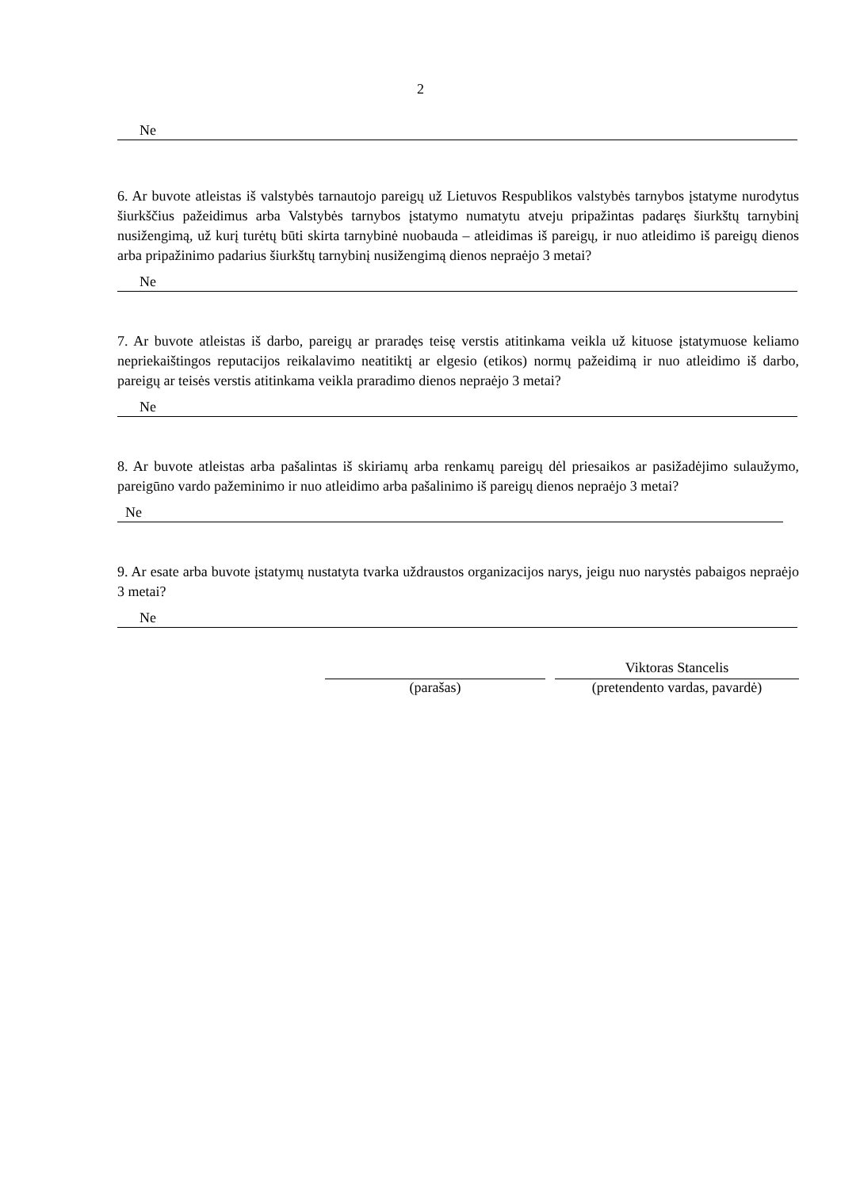2
Ne
6. Ar buvote atleistas iš valstybės tarnautojo pareigų už Lietuvos Respublikos valstybės tarnybos įstatyme nurodytus šiurkščius pažeidimus arba Valstybės tarnybos įstatymo numatytu atveju pripažintas padaręs šiurkštų tarnybinį nusižengimą, už kurį turėtų būti skirta tarnybinė nuobauda – atleidimas iš pareigų, ir nuo atleidimo iš pareigų dienos arba pripažinimo padarius šiurkštų tarnybinį nusižengimą dienos nepraėjo 3 metai?
Ne
7. Ar buvote atleistas iš darbo, pareigų ar praradęs teisę verstis atitinkama veikla už kituose įstatymuose keliamo nepriekaištingos reputacijos reikalavimo neatitiktį ar elgesio (etikos) normų pažeidimą ir nuo atleidimo iš darbo, pareigų ar teisės verstis atitinkama veikla praradimo dienos nepraėjo 3 metai?
Ne
8. Ar buvote atleistas arba pašalintas iš skiriamų arba renkamų pareigų dėl priesaikos ar pasižadėjimo sulaužymo, pareigūno vardo pažeminimo ir nuo atleidimo arba pašalinimo iš pareigų dienos nepraėjo 3 metai?
Ne
9. Ar esate arba buvote įstatymų nustatyta tvarka uždraustos organizacijos narys, jeigu nuo narystės pabaigos nepraėjo 3 metai?
Ne
(parašas)
Viktoras Stancelis
(pretendento vardas, pavardė)